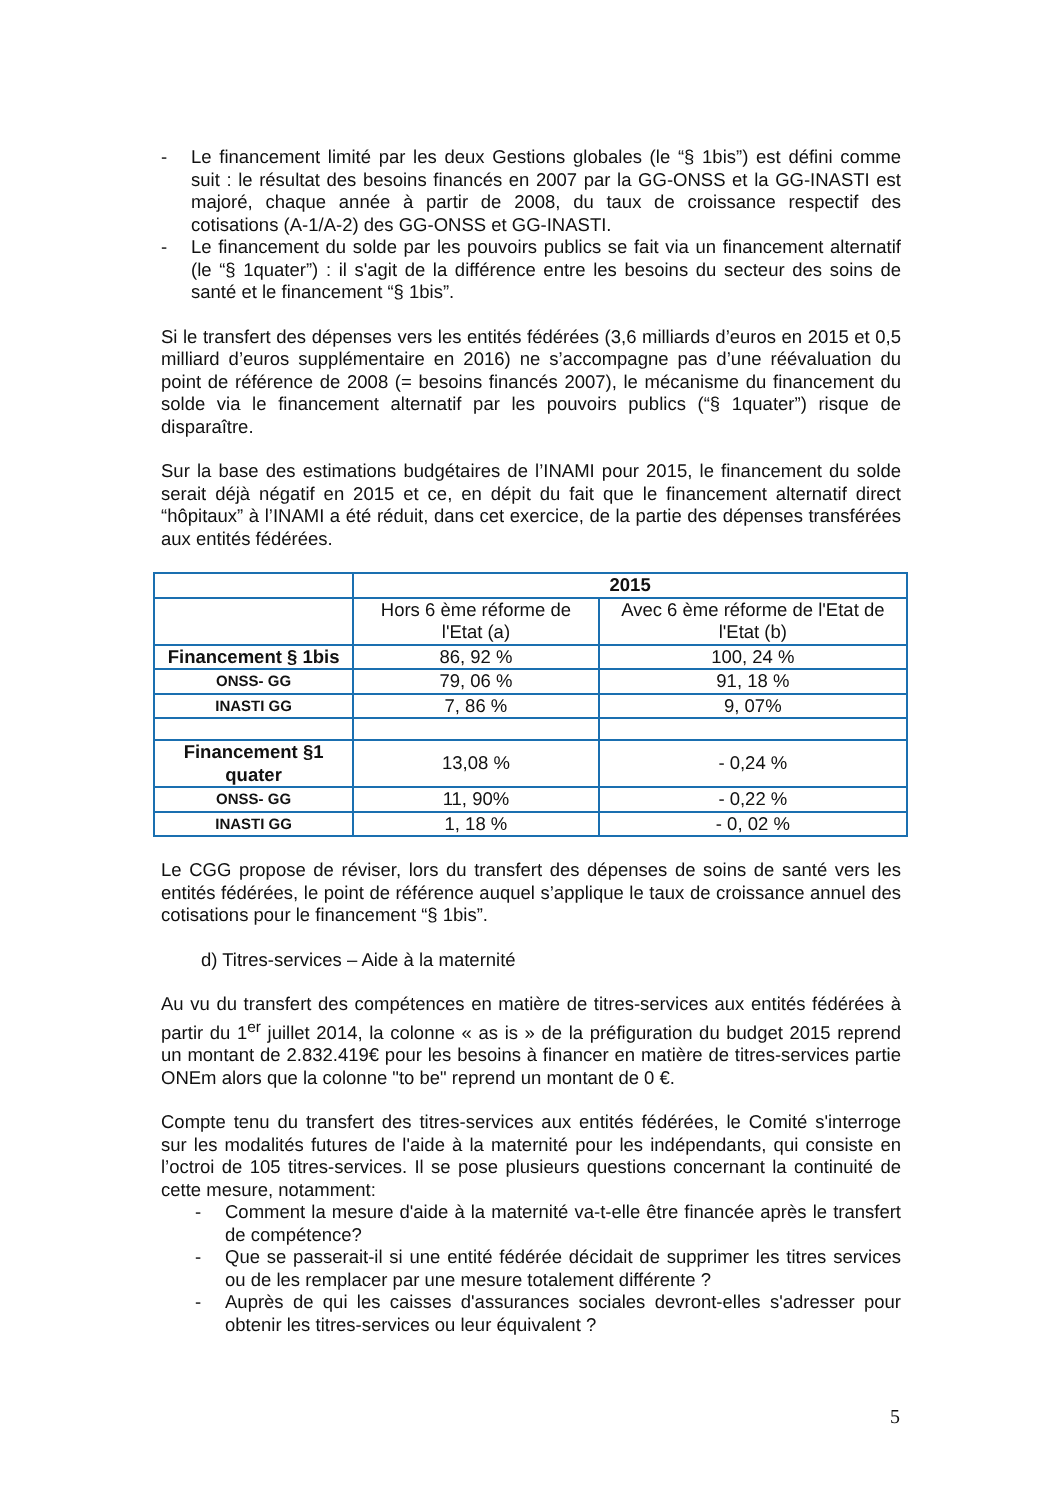- Le financement limité par les deux Gestions globales (le “§ 1bis”) est défini comme suit : le résultat des besoins financés en 2007 par la GG-ONSS et la GG-INASTI est majoré, chaque année à partir de 2008, du taux de croissance respectif des cotisations (A-1/A-2) des GG-ONSS et GG-INASTI.
- Le financement du solde par les pouvoirs publics se fait via un financement alternatif (le “§ 1quater”) : il s'agit de la différence entre les besoins du secteur des soins de santé et le financement “§ 1bis”.
Si le transfert des dépenses vers les entités fédérées (3,6 milliards d’euros en 2015 et 0,5 milliard d’euros supplémentaire en 2016) ne s’accompagne pas d’une réévaluation du point de référence de 2008 (= besoins financés 2007), le mécanisme du financement du solde via le financement alternatif par les pouvoirs publics (“§ 1quater”) risque de disparaître.
Sur la base des estimations budgétaires de l’INAMI pour 2015, le financement du solde serait déjà négatif en 2015 et ce, en dépit du fait que le financement alternatif direct “hôpitaux” à l’INAMI a été réduit, dans cet exercice, de la partie des dépenses transférées aux entités fédérées.
| | 2015 | |
| --- | --- | --- |
| | Hors 6 ème réforme de l'Etat (a) | Avec 6 ème réforme de l'Etat de l'Etat (b) |
| Financement § 1bis | 86, 92 % | 100, 24 % |
| ONSS- GG | 79, 06 % | 91, 18 % |
| INASTI GG | 7, 86 % | 9, 07% |
| Financement §1 quater | 13,08 % | - 0,24 % |
| ONSS- GG | 11, 90% | - 0,22 % |
| INASTI GG | 1, 18 % | - 0, 02 % |
Le CGG propose de réviser, lors du transfert des dépenses de soins de santé vers les entités fédérées, le point de référence auquel s’applique le taux de croissance annuel des cotisations pour le financement “§ 1bis”.
d) Titres-services – Aide à la maternité
Au vu du transfert des compétences en matière de titres-services aux entités fédérées à partir du 1<sup>er</sup> juillet 2014, la colonne « as is » de la préfiguration du budget 2015 reprend un montant de 2.832.419€ pour les besoins à financer en matière de titres-services partie ONEm alors que la colonne "to be" reprend un montant de 0 €.
Compte tenu du transfert des titres-services aux entités fédérées, le Comité s'interroge sur les modalités futures de l'aide à la maternité pour les indépendants, qui consiste en l’octroi de 105 titres-services. Il se pose plusieurs questions concernant la continuité de cette mesure, notamment:
- Comment la mesure d'aide à la maternité va-t-elle être financée après le transfert de compétence?
- Que se passerait-il si une entité fédérée décidait de supprimer les titres services ou de les remplacer par une mesure totalement différente ?
- Auprès de qui les caisses d'assurances sociales devront-elles s'adresser pour obtenir les titres-services ou leur équivalent ?
5